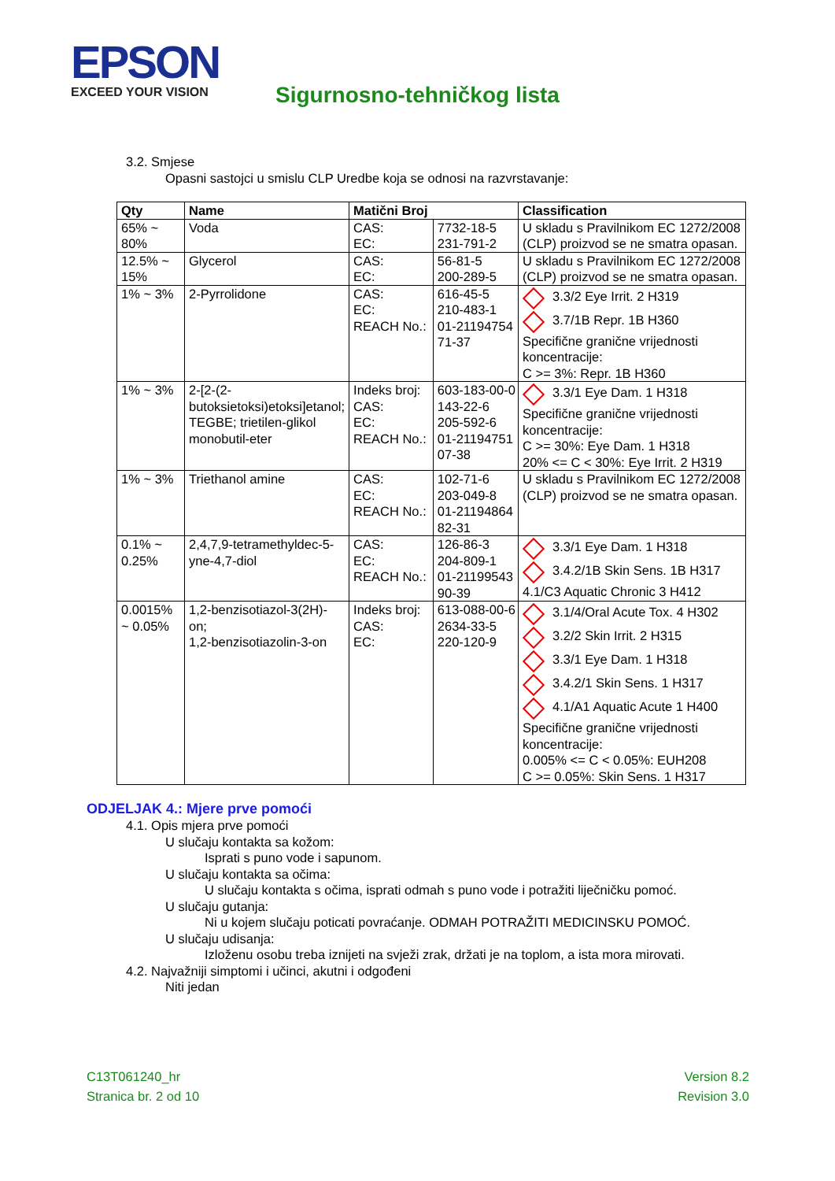EPSON
EXCEED YOUR VISION
Sigurnosno-tehničkog lista
3.2. Smjese
Opasni sastojci u smislu CLP Uredbe koja se odnosi na razvrstavanje:
| Qty | Name | Matični Broj | | Classification |
| --- | --- | --- | --- | --- |
| 65% ~ 80% | Voda | CAS: EC: | 7732-18-5 231-791-2 | U skladu s Pravilnikom EC 1272/2008 (CLP) proizvod se ne smatra opasan. |
| 12.5% ~ 15% | Glycerol | CAS: EC: | 56-81-5 200-289-5 | U skladu s Pravilnikom EC 1272/2008 (CLP) proizvod se ne smatra opasan. |
| 1% ~ 3% | 2-Pyrrolidone | CAS: EC: REACH No.: | 616-45-5 210-483-1 01-21194754 71-37 | 3.3/2 Eye Irrit. 2 H319 3.7/1B Repr. 1B H360 Specifične granične vrijednosti koncentracije: C >= 3%: Repr. 1B H360 |
| 1% ~ 3% | 2-[2-(2-butoksietoksi)etoksi]etanol; TEGBE; trietilen-glikol monobutil-eter | Indeks broj: CAS: EC: REACH No.: | 603-183-00-0 143-22-6 205-592-6 01-21194751 07-38 | 3.3/1 Eye Dam. 1 H318 Specifične granične vrijednosti koncentracije: C >= 30%: Eye Dam. 1 H318 20% <= C < 30%: Eye Irrit. 2 H319 |
| 1% ~ 3% | Triethanol amine | CAS: EC: REACH No.: | 102-71-6 203-049-8 01-21194864 82-31 | U skladu s Pravilnikom EC 1272/2008 (CLP) proizvod se ne smatra opasan. |
| 0.1% ~ 0.25% | 2,4,7,9-tetramethyldec-5-yne-4,7-diol | CAS: EC: REACH No.: | 126-86-3 204-809-1 01-21199543 90-39 | 3.3/1 Eye Dam. 1 H318 3.4.2/1B Skin Sens. 1B H317 4.1/C3 Aquatic Chronic 3 H412 |
| 0.0015% ~ 0.05% | 1,2-benzisotiazol-3(2H)-on; 1,2-benzisotiazolin-3-on | Indeks broj: CAS: EC: | 613-088-00-6 2634-33-5 220-120-9 | 3.1/4/Oral Acute Tox. 4 H302 3.2/2 Skin Irrit. 2 H315 3.3/1 Eye Dam. 1 H318 3.4.2/1 Skin Sens. 1 H317 4.1/A1 Aquatic Acute 1 H400 Specifične granične vrijednosti koncentracije: 0.005% <= C < 0.05%: EUH208 C >= 0.05%: Skin Sens. 1 H317 |
ODJELJAK 4.: Mjere prve pomoći
4.1. Opis mjera prve pomoći
U slučaju kontakta sa kožom:
Isprati s puno vode i sapunom.
U slučaju kontakta sa očima:
U slučaju kontakta s očima, isprati odmah s puno vode i potražiti liječničku pomoć.
U slučaju gutanja:
Ni u kojem slučaju poticati povraćanje. ODMAH POTRAŽITI MEDICINSKU POMOĆ.
U slučaju udisanja:
Izloženu osobu treba iznijeti na svježi zrak, držati je na toplom, a ista mora mirovati.
4.2. Najvažniji simptomi i učinci, akutni i odgođeni
Niti jedan
C13T061240_hr
Stranica br. 2 od 10
Version 8.2
Revision 3.0